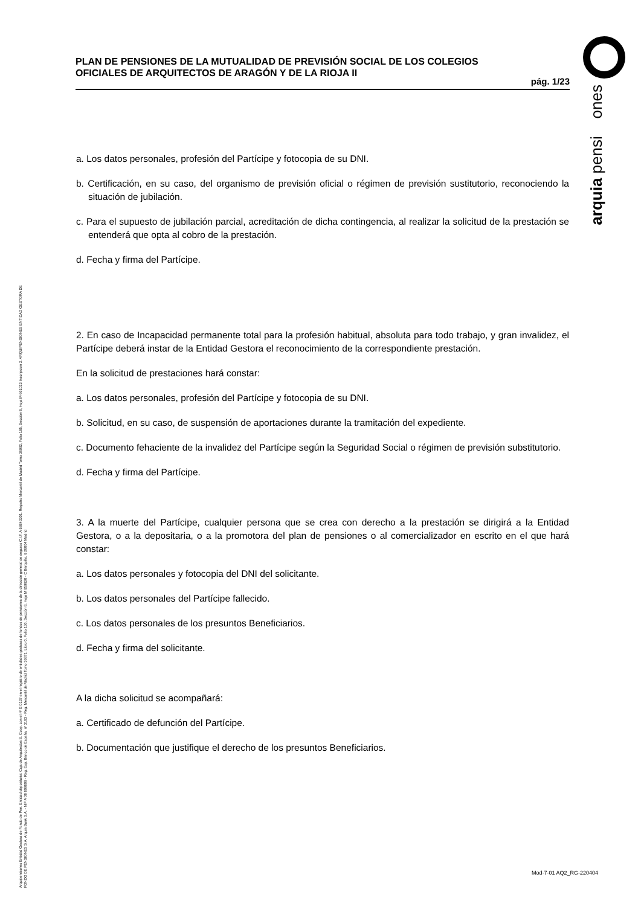arquia pensi ones
Arquipensiones Entidad Gestora de Fondo de Pen. Entidad depositaria: Caja de Arquitectos S. Coop. con el nº G 0137 en el registro de entidades gestoras de fondos de pensiones de la dirección general de seguros C.I.F. A 58843301. Registro Mercantil de Madrid Tomo 36992, Folio 185, Sección 8, Hoja M-661013 Inscripción 2. ARQUIPENSIONES ENTIDAD GESTORA DE FONDO DE PENSIONES S.A. Arquia Bank S.A. - NIF A 08 809808 - Reg. Esp. Banco de España, nº 3183 - Reg. Mercantil de Madrid Tomo 36871, Libro 0, Folio 136, Sección 8, Hoja M 659820 - C Barquillo, 6 28004 Madrid
PLAN DE PENSIONES DE LA MUTUALIDAD DE PREVISIÓN SOCIAL DE LOS COLEGIOS OFICIALES DE ARQUITECTOS DE ARAGÓN Y DE LA RIOJA II
pág. 1/23
a. Los datos personales, profesión del Partícipe y fotocopia de su DNI.
b. Certificación, en su caso, del organismo de previsión oficial o régimen de previsión sustitutorio, reconociendo la situación de jubilación.
c. Para el supuesto de jubilación parcial, acreditación de dicha contingencia, al realizar la solicitud de la prestación se entenderá que opta al cobro de la prestación.
d. Fecha y firma del Partícipe.
2. En caso de Incapacidad permanente total para la profesión habitual, absoluta para todo trabajo, y gran invalidez, el Partícipe deberá instar de la Entidad Gestora el reconocimiento de la correspondiente prestación.
En la solicitud de prestaciones hará constar:
a. Los datos personales, profesión del Partícipe y fotocopia de su DNI.
b. Solicitud, en su caso, de suspensión de aportaciones durante la tramitación del expediente.
c. Documento fehaciente de la invalidez del Partícipe según la Seguridad Social o régimen de previsión substitutorio.
d. Fecha y firma del Partícipe.
3. A la muerte del Partícipe, cualquier persona que se crea con derecho a la prestación se dirigirá a la Entidad Gestora, o a la depositaria, o a la promotora del plan de pensiones o al comercializador en escrito en el que hará constar:
a. Los datos personales y fotocopia del DNI del solicitante.
b. Los datos personales del Partícipe fallecido.
c. Los datos personales de los presuntos Beneficiarios.
d. Fecha y firma del solicitante.
A la dicha solicitud se acompañará:
a. Certificado de defunción del Partícipe.
b. Documentación que justifique el derecho de los presuntos Beneficiarios.
Mod-7-01 AQ2_RG-220404